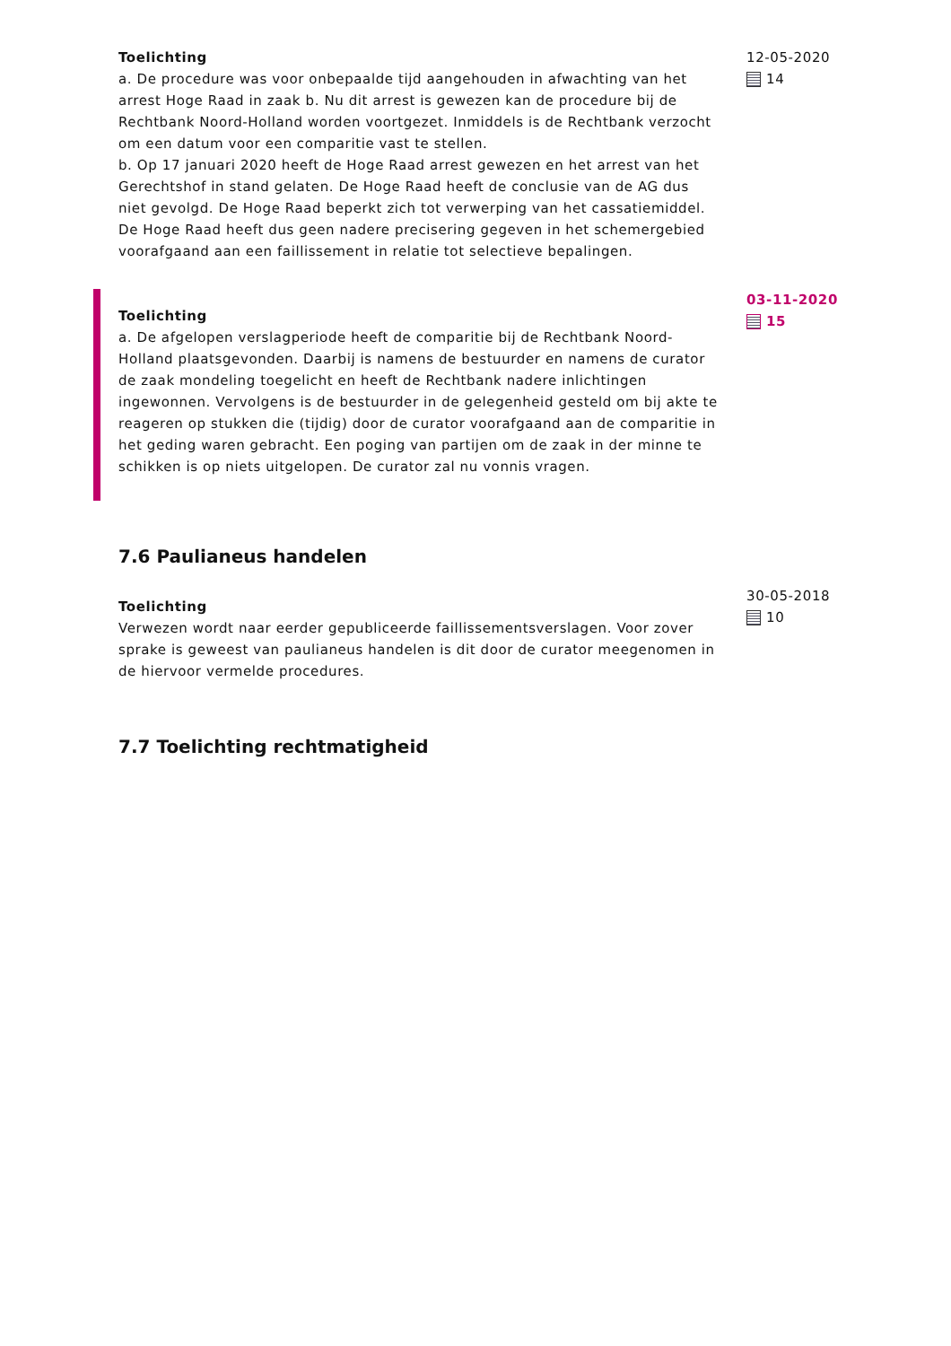Toelichting
a. De procedure was voor onbepaalde tijd aangehouden in afwachting van het arrest Hoge Raad in zaak b. Nu dit arrest is gewezen kan de procedure bij de Rechtbank Noord-Holland worden voortgezet. Inmiddels is de Rechtbank verzocht om een datum voor een comparitie vast te stellen.
b. Op 17 januari 2020 heeft de Hoge Raad arrest gewezen en het arrest van het Gerechtshof in stand gelaten. De Hoge Raad heeft de conclusie van de AG dus niet gevolgd. De Hoge Raad beperkt zich tot verwerping van het cassatiemiddel. De Hoge Raad heeft dus geen nadere precisering gegeven in het schemergebied voorafgaand aan een faillissement in relatie tot selectieve bepalingen.
12-05-2020
14
Toelichting
a. De afgelopen verslagperiode heeft de comparitie bij de Rechtbank Noord-Holland plaatsgevonden. Daarbij is namens de bestuurder en namens de curator de zaak mondeling toegelicht en heeft de Rechtbank nadere inlichtingen ingewonnen. Vervolgens is de bestuurder in de gelegenheid gesteld om bij akte te reageren op stukken die (tijdig) door de curator voorafgaand aan de comparitie in het geding waren gebracht. Een poging van partijen om de zaak in der minne te schikken is op niets uitgelopen. De curator zal nu vonnis vragen.
03-11-2020
15
7.6 Paulianeus handelen
Toelichting
Verwezen wordt naar eerder gepubliceerde faillissementsverslagen. Voor zover sprake is geweest van paulianeus handelen is dit door de curator meegenomen in de hiervoor vermelde procedures.
30-05-2018
10
7.7 Toelichting rechtmatigheid